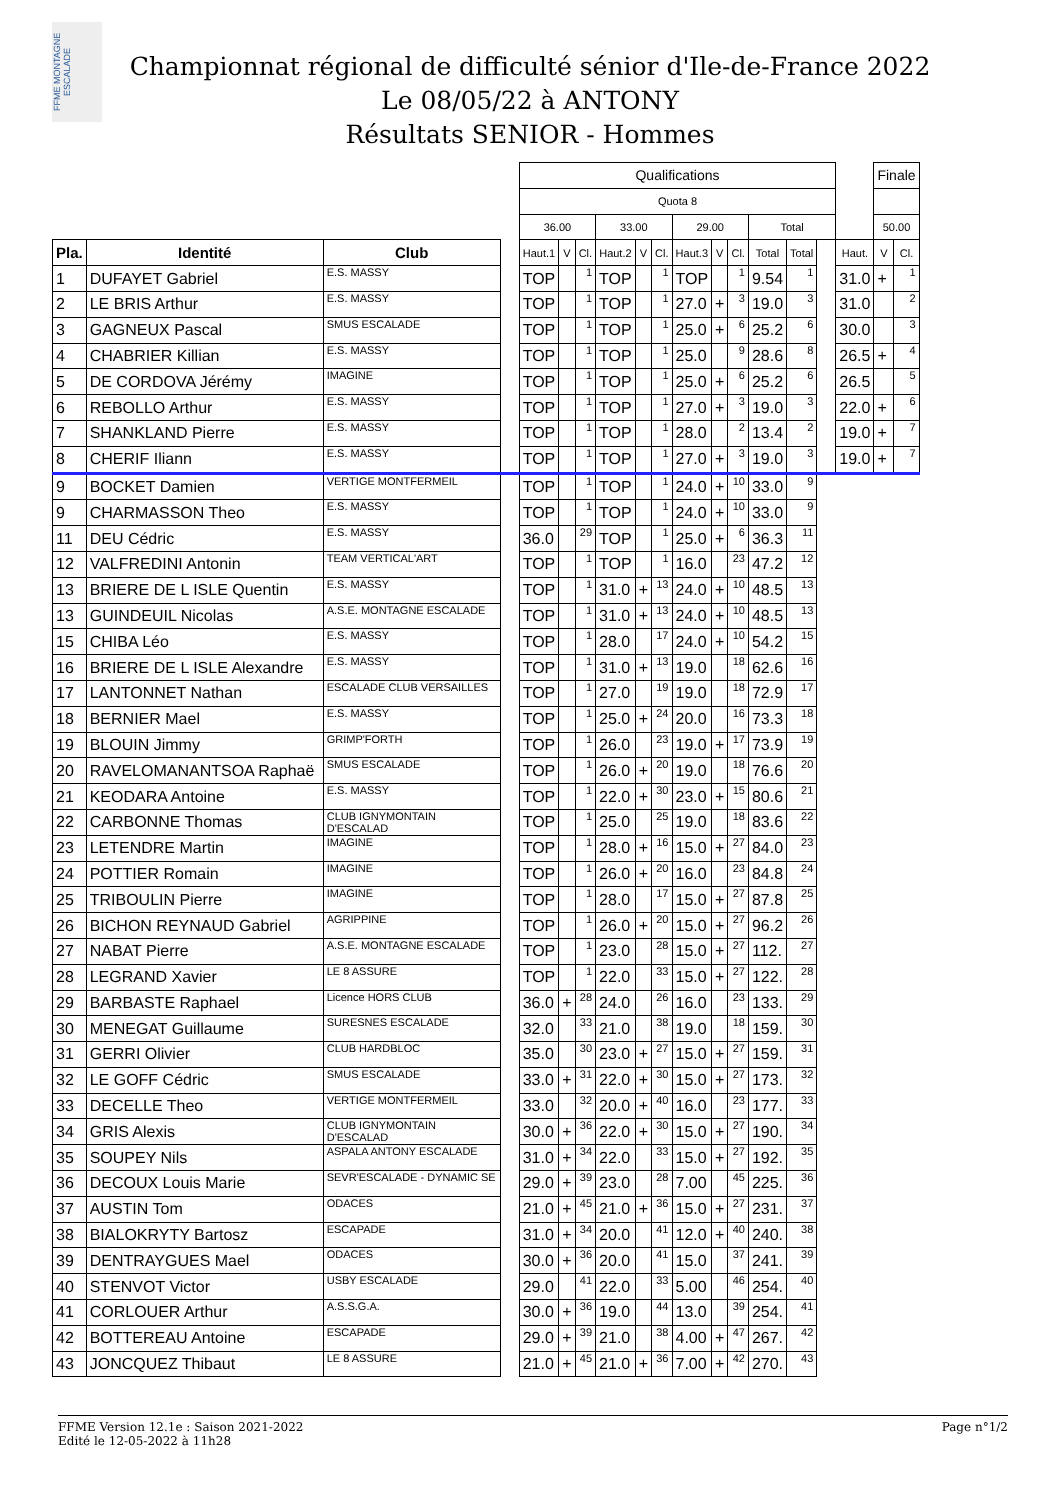FFME MONTAGNE ESCALADE
Championnat régional de difficulté sénior d'Ile-de-France 2022
Le 08/05/22 à ANTONY
Résultats SENIOR - Hommes
| | | | | Qualifications | | | | | | | | | | | | | Finale | |
| | | | | Quota 8 | | | | | | | | | | | | | | |
| | | | | 36.00 | | | 33.00 | | | 29.00 | | | Total | | | | 50.00 | |
| Pla. | Identité | Club | | Haut.1 | V | Cl. | Haut.2 | V | Cl. | Haut.3 | V | Cl. | Total | Total | | Haut. | V | Cl. |
| 1 | DUFAYET Gabriel | E.S. MASSY | | TOP | | 1 | TOP | | 1 | TOP | | 1 | 9.54 | 1 | | 31.0 | + | 1 |
| 2 | LE BRIS Arthur | E.S. MASSY | | TOP | | 1 | TOP | | 1 | 27.0 | + | 3 | 19.0 | 3 | | 31.0 | | 2 |
| 3 | GAGNEUX Pascal | SMUS ESCALADE | | TOP | | 1 | TOP | | 1 | 25.0 | + | 6 | 25.2 | 6 | | 30.0 | | 3 |
| 4 | CHABRIER Killian | E.S. MASSY | | TOP | | 1 | TOP | | 1 | 25.0 | | 9 | 28.6 | 8 | | 26.5 | + | 4 |
| 5 | DE CORDOVA Jérémy | IMAGINE | | TOP | | 1 | TOP | | 1 | 25.0 | + | 6 | 25.2 | 6 | | 26.5 | | 5 |
| 6 | REBOLLO Arthur | E.S. MASSY | | TOP | | 1 | TOP | | 1 | 27.0 | + | 3 | 19.0 | 3 | | 22.0 | + | 6 |
| 7 | SHANKLAND Pierre | E.S. MASSY | | TOP | | 1 | TOP | | 1 | 28.0 | | 2 | 13.4 | 2 | | 19.0 | + | 7 |
| 8 | CHERIF Iliann | E.S. MASSY | | TOP | | 1 | TOP | | 1 | 27.0 | + | 3 | 19.0 | 3 | | 19.0 | + | 7 |
| 9 | BOCKET Damien | VERTIGE MONTFERMEIL | | TOP | | 1 | TOP | | 1 | 24.0 | + | 10 | 33.0 | 9 | | | | |
| 9 | CHARMASSON Theo | E.S. MASSY | | TOP | | 1 | TOP | | 1 | 24.0 | + | 10 | 33.0 | 9 | | | | |
| 11 | DEU Cédric | E.S. MASSY | | 36.0 | | 29 | TOP | | 1 | 25.0 | + | 6 | 36.3 | 11 | | | | |
| 12 | VALFREDINI Antonin | TEAM VERTICAL'ART | | TOP | | 1 | TOP | | 1 | 16.0 | | 23 | 47.2 | 12 | | | | |
| 13 | BRIERE DE L ISLE Quentin | E.S. MASSY | | TOP | | 1 | 31.0 | + | 13 | 24.0 | + | 10 | 48.5 | 13 | | | | |
| 13 | GUINDEUIL Nicolas | A.S.E. MONTAGNE ESCALADE | | TOP | | 1 | 31.0 | + | 13 | 24.0 | + | 10 | 48.5 | 13 | | | | |
| 15 | CHIBA Léo | E.S. MASSY | | TOP | | 1 | 28.0 | | 17 | 24.0 | + | 10 | 54.2 | 15 | | | | |
| 16 | BRIERE DE L ISLE Alexandre | E.S. MASSY | | TOP | | 1 | 31.0 | + | 13 | 19.0 | | 18 | 62.6 | 16 | | | | |
| 17 | LANTONNET Nathan | ESCALADE CLUB VERSAILLES | | TOP | | 1 | 27.0 | | 19 | 19.0 | | 18 | 72.9 | 17 | | | | |
| 18 | BERNIER Mael | E.S. MASSY | | TOP | | 1 | 25.0 | + | 24 | 20.0 | | 16 | 73.3 | 18 | | | | |
| 19 | BLOUIN Jimmy | GRIMP'FORTH | | TOP | | 1 | 26.0 | | 23 | 19.0 | + | 17 | 73.9 | 19 | | | | |
| 20 | RAVELOMANANTSOA Raphaë | SMUS ESCALADE | | TOP | | 1 | 26.0 | + | 20 | 19.0 | | 18 | 76.6 | 20 | | | | |
| 21 | KEODARA Antoine | E.S. MASSY | | TOP | | 1 | 22.0 | + | 30 | 23.0 | + | 15 | 80.6 | 21 | | | | |
| 22 | CARBONNE Thomas | CLUB IGNYMONTAIN D'ESCALAD | | TOP | | 1 | 25.0 | | 25 | 19.0 | | 18 | 83.6 | 22 | | | | |
| 23 | LETENDRE Martin | IMAGINE | | TOP | | 1 | 28.0 | + | 16 | 15.0 | + | 27 | 84.0 | 23 | | | | |
| 24 | POTTIER Romain | IMAGINE | | TOP | | 1 | 26.0 | + | 20 | 16.0 | | 23 | 84.8 | 24 | | | | |
| 25 | TRIBOULIN Pierre | IMAGINE | | TOP | | 1 | 28.0 | | 17 | 15.0 | + | 27 | 87.8 | 25 | | | | |
| 26 | BICHON REYNAUD Gabriel | AGRIPPINE | | TOP | | 1 | 26.0 | + | 20 | 15.0 | + | 27 | 96.2 | 26 | | | | |
| 27 | NABAT Pierre | A.S.E. MONTAGNE ESCALADE | | TOP | | 1 | 23.0 | | 28 | 15.0 | + | 27 | 112. | 27 | | | | |
| 28 | LEGRAND Xavier | LE 8 ASSURE | | TOP | | 1 | 22.0 | | 33 | 15.0 | + | 27 | 122. | 28 | | | | |
| 29 | BARBASTE Raphael | Licence HORS CLUB | | 36.0 | + | 28 | 24.0 | | 26 | 16.0 | | 23 | 133. | 29 | | | | |
| 30 | MENEGAT Guillaume | SURESNES ESCALADE | | 32.0 | | 33 | 21.0 | | 38 | 19.0 | | 18 | 159. | 30 | | | | |
| 31 | GERRI Olivier | CLUB HARDBLOC | | 35.0 | | 30 | 23.0 | + | 27 | 15.0 | + | 27 | 159. | 31 | | | | |
| 32 | LE GOFF Cédric | SMUS ESCALADE | | 33.0 | + | 31 | 22.0 | + | 30 | 15.0 | + | 27 | 173. | 32 | | | | |
| 33 | DECELLE Theo | VERTIGE MONTFERMEIL | | 33.0 | | 32 | 20.0 | + | 40 | 16.0 | | 23 | 177. | 33 | | | | |
| 34 | GRIS Alexis | CLUB IGNYMONTAIN D'ESCALAD | | 30.0 | + | 36 | 22.0 | + | 30 | 15.0 | + | 27 | 190. | 34 | | | | |
| 35 | SOUPEY Nils | ASPALA ANTONY ESCALADE | | 31.0 | + | 34 | 22.0 | | 33 | 15.0 | + | 27 | 192. | 35 | | | | |
| 36 | DECOUX Louis Marie | SEVR'ESCALADE - DYNAMIC SE | | 29.0 | + | 39 | 23.0 | | 28 | 7.00 | | 45 | 225. | 36 | | | | |
| 37 | AUSTIN Tom | ODACES | | 21.0 | + | 45 | 21.0 | + | 36 | 15.0 | + | 27 | 231. | 37 | | | | |
| 38 | BIALOKRYTY Bartosz | ESCAPADE | | 31.0 | + | 34 | 20.0 | | 41 | 12.0 | + | 40 | 240. | 38 | | | | |
| 39 | DENTRAYGUES Mael | ODACES | | 30.0 | + | 36 | 20.0 | | 41 | 15.0 | | 37 | 241. | 39 | | | | |
| 40 | STENVOT Victor | USBY ESCALADE | | 29.0 | | 41 | 22.0 | | 33 | 5.00 | | 46 | 254. | 40 | | | | |
| 41 | CORLOUER Arthur | A.S.S.G.A. | | 30.0 | + | 36 | 19.0 | | 44 | 13.0 | | 39 | 254. | 41 | | | | |
| 42 | BOTTEREAU Antoine | ESCAPADE | | 29.0 | + | 39 | 21.0 | | 38 | 4.00 | + | 47 | 267. | 42 | | | | |
| 43 | JONCQUEZ Thibaut | LE 8 ASSURE | | 21.0 | + | 45 | 21.0 | + | 36 | 7.00 | + | 42 | 270. | 43 | | | | |
FFME Version 12.1e : Saison 2021-2022
Edité le 12-05-2022 à 11h28
Page n°1/2